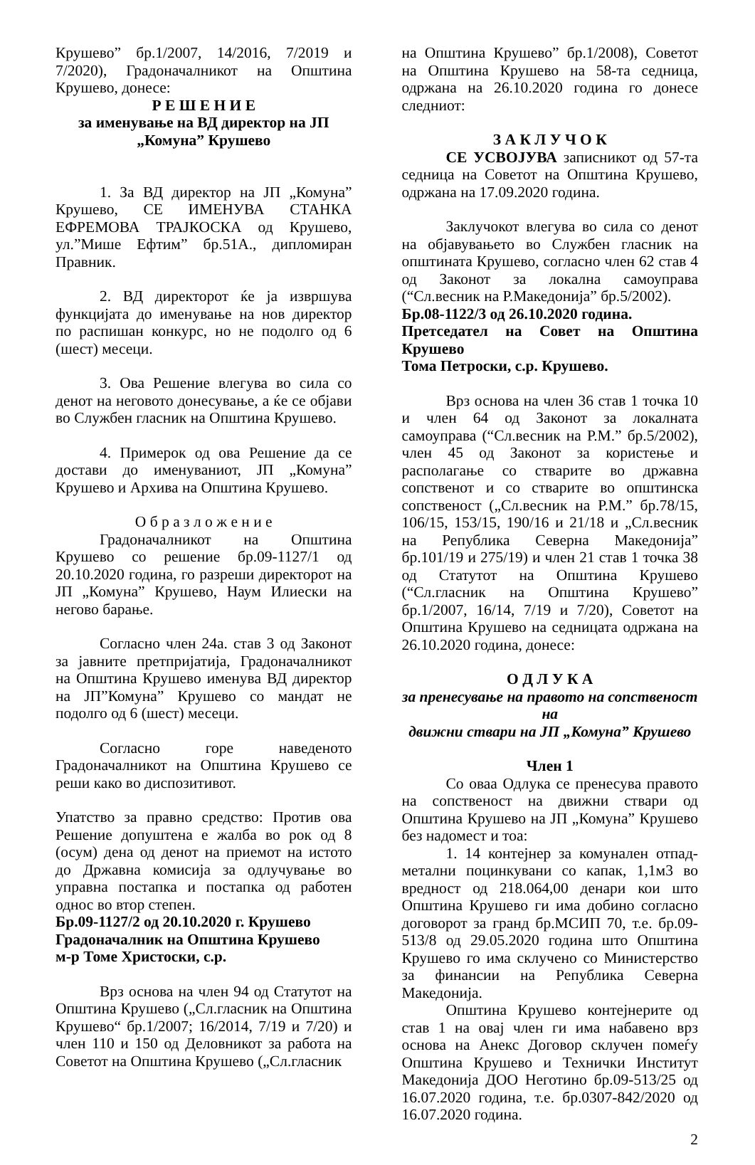Крушево” бр.1/2007, 14/2016, 7/2019 и 7/2020), Градоначалникот на Општина Крушево, донесе:
Р Е Ш Е Н И Е
за именување на ВД директор на ЈП „Комуна” Крушево
1. За ВД директор на ЈП „Комуна” Крушево, СЕ ИМЕНУВА СТАНКА ЕФРЕМОВА ТРАЈКОСКА од Крушево, ул.”Мише Ефтим” бр.51А., дипломиран Правник.
2. ВД директорот ќе ја извршува функцијата до именување на нов директор по распишан конкурс, но не подолго од 6 (шест) месеци.
3. Ова Решение влегува во сила со денот на неговото донесување, а ќе се објави во Службен гласник на Општина Крушево.
4. Примерок од ова Решение да се достави до именуваниот, ЈП „Комуна” Крушево и Архива на Општина Крушево.
О б р а з л о ж е н и е
Градоначалникот на Општина Крушево со решение бр.09-1127/1 од 20.10.2020 година, го разреши директорот на ЈП „Комуна” Крушево, Наум Илиески на негово барање.
Согласно член 24а. став 3 од Законот за јавните претпријатија, Градоначалникот на Општина Крушево именува ВД директор на ЈП”Комуна” Крушево со мандат не подолго од 6 (шест) месеци.
Согласно горе наведеното Градоначалникот на Општина Крушево се реши како во диспозитивот.
Упатство за правно средство: Против ова Решение допуштена е жалба во рок од 8 (осум) дена од денот на приемот на истото до Државна комисија за одлучување во управна постапка и постапка од работен однос во втор степен.
Бр.09-1127/2 од 20.10.2020 г. Крушево
Градоначалник на Општина Крушево
м-р Томе Христоски, с.р.
Врз основа на член 94 од Статутот на Општина Крушево („Сл.гласник на Општина Крушево“ бр.1/2007; 16/2014, 7/19 и 7/20) и член 110 и 150 од Деловникот за работа на Советот на Општина Крушево („Сл.гласник
на Општина Крушево” бр.1/2008), Советот на Општина Крушево на 58-та седница, одржана на 26.10.2020 година го донесе следниот:
З А К Л У Ч О К
СЕ УСВОЈУВА записникот од 57-та седница на Советот на Општина Крушево, одржана на 17.09.2020 година.
Заклучокот влегува во сила со денот на објавувањето во Службен гласник на општината Крушево, согласно член 62 став 4 од Законот за локална самоуправа (“Сл.весник на Р.Македонија” бр.5/2002).
Бр.08-1122/3 од 26.10.2020 година.
Претседател на Совет на Општина Крушево
Тома Петроски, с.р. Крушево.
Врз основа на член 36 став 1 точка 10 и член 64 од Законот за локалната самоуправа (“Сл.весник на Р.М.” бр.5/2002), член 45 од Законот за користење и располагање со стварите во државна сопственот и со стварите во општинска сопственост („Сл.весник на Р.М.” бр.78/15, 106/15, 153/15, 190/16 и 21/18 и „Сл.весник на Република Северна Македонија” бр.101/19 и 275/19) и член 21 став 1 точка 38 од Статутот на Општина Крушево (“Сл.гласник на Општина Крушево” бр.1/2007, 16/14, 7/19 и 7/20), Советот на Општина Крушево на седницата одржана на 26.10.2020 година, донесе:
О Д Л У К А
за пренесување на правото на сопственост на
движни ствари на ЈП „Комуна” Крушево
Член 1
Со оваа Одлука се пренесува правото на сопственост на движни ствари од Општина Крушево на ЈП „Комуна” Крушево без надомест и тоа:
1. 14 контејнер за комунален отпад-метални поцинкувани со капак, 1,1м3 во вредност од 218.064,00 денари кои што Општина Крушево ги има добино согласно договорот за гранд бр.МСИП 70, т.е. бр.09-513/8 од 29.05.2020 година што Општина Крушево го има склучено со Министерство за финансии на Република Северна Македонија.
Општина Крушево контејнерите од став 1 на овај член ги има набавено врз основа на Анекс Договор склучен помеѓу Општина Крушево и Технички Институт Македонија ДОО Неготино бр.09-513/25 од 16.07.2020 година, т.е. бр.0307-842/2020 од 16.07.2020 година.
2